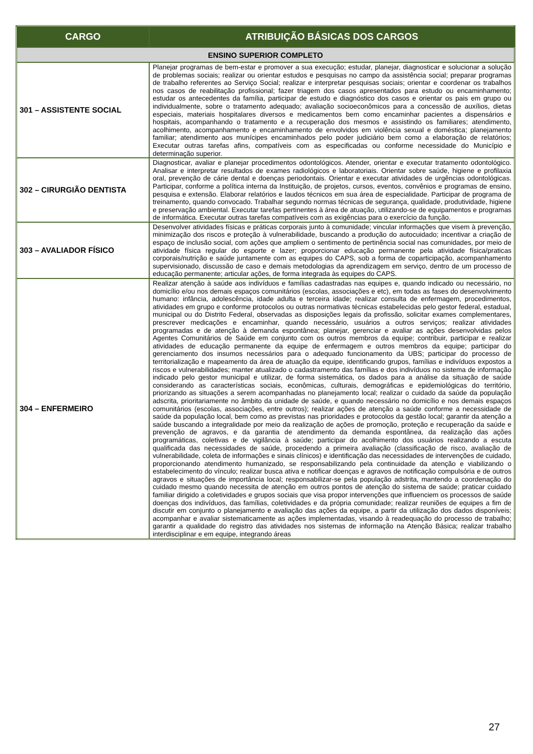| CARGO | ATRIBUIÇÃO BÁSICAS DOS CARGOS |
| --- | --- |
| ENSINO SUPERIOR COMPLETO | |
| 301 – ASSISTENTE SOCIAL | Planejar programas de bem-estar e promover a sua execução; estudar, planejar, diagnosticar e solucionar a solução de problemas sociais; realizar ou orientar estudos e pesquisas no campo da assistência social; preparar programas de trabalho referentes ao Serviço Social; realizar e interpretar pesquisas sociais; orientar e coordenar os trabalhos nos casos de reabilitação profissional; fazer triagem dos casos apresentados para estudo ou encaminhamento; estudar os antecedentes da família, participar de estudo e diagnóstico dos casos e orientar os pais em grupo ou individualmente, sobre o tratamento adequado; avaliação socioeconômicos para a concessão de auxílios, dietas especiais, materiais hospitalares diversos e medicamentos bem como encaminhar pacientes a dispensários e hospitais, acompanhando o tratamento e a recuperação dos mesmos e assistindo os familiares; atendimento, acolhimento, acompanhamento e encaminhamento de envolvidos em violência sexual e doméstica; planejamento familiar; atendimento aos munícipes encaminhados pelo poder judiciário bem como a elaboração de relatórios; Executar outras tarefas afins, compatíveis com as especificadas ou conforme necessidade do Município e determinação superior. |
| 302 – CIRURGIÃO DENTISTA | Diagnosticar, avaliar e planejar procedimentos odontológicos. Atender, orientar e executar tratamento odontológico. Analisar e interpretar resultados de exames radiológicos e laboratoriais. Orientar sobre saúde, higiene e profilaxia oral, prevenção de cárie dental e doenças periodontais. Orientar e executar atividades de urgências odontológicas. Participar, conforme a política interna da Instituição, de projetos, cursos, eventos, convênios e programas de ensino, pesquisa e extensão. Elaborar relatórios e laudos técnicos em sua área de especialidade. Participar de programa de treinamento, quando convocado. Trabalhar segundo normas técnicas de segurança, qualidade, produtividade, higiene e preservação ambiental. Executar tarefas pertinentes à área de atuação, utilizando-se de equipamentos e programas de informática. Executar outras tarefas compatíveis com as exigências para o exercício da função. |
| 303 – AVALIADOR FÍSICO | Desenvolver atividades físicas e práticas corporais junto à comunidade; vincular informações que visem à prevenção, minimização dos riscos e proteção à vulnerabilidade, buscando a produção do autocuidado; incentivar a criação de espaço de inclusão social, com ações que ampliem o sentimento de pertinência social nas comunidades, por meio de atividade física regular do esporte e lazer; proporcionar educação permanente pela atividade física/praticas corporais/nutrição e saúde juntamente com as equipes do CAPS, sob a forma de coparticipação, acompanhamento supervisionado, discussão de caso e demais metodologias da aprendizagem em serviço, dentro de um processo de educação permanente; articular ações, de forma integrada às equipes do CAPS. |
| 304 – ENFERMEIRO | Realizar atenção à saúde aos indivíduos e famílias cadastradas nas equipes e, quando indicado ou necessário, no domicílio e/ou nos demais espaços comunitários (escolas, associações e etc), em todas as fases do desenvolvimento humano: infância, adolescência, idade adulta e terceira idade; realizar consulta de enfermagem, procedimentos, atividades em grupo e conforme protocolos ou outras normativas técnicas estabelecidas pelo gestor federal, estadual, municipal ou do Distrito Federal, observadas as disposições legais da profissão, solicitar exames complementares, prescrever medicações e encaminhar, quando necessário, usuários a outros serviços; realizar atividades programadas e de atenção à demanda espontânea; planejar, gerenciar e avaliar as ações desenvolvidas pelos Agentes Comunitários de Saúde em conjunto com os outros membros da equipe; contribuir, participar e realizar atividades de educação permanente da equipe de enfermagem e outros membros da equipe; participar do gerenciamento dos insumos necessários para o adequado funcionamento da UBS; participar do processo de territorialização e mapeamento da área de atuação da equipe, identificando grupos, famílias e indivíduos expostos a riscos e vulnerabilidades; manter atualizado o cadastramento das famílias e dos indivíduos no sistema de informação indicado pelo gestor municipal e utilizar, de forma sistemática, os dados para a análise da situação de saúde considerando as características sociais, econômicas, culturais, demográficas e epidemiológicas do território, priorizando as situações a serem acompanhadas no planejamento local; realizar o cuidado da saúde da população adscrita, prioritariamente no âmbito da unidade de saúde, e quando necessário no domicílio e nos demais espaços comunitários (escolas, associações, entre outros); realizar ações de atenção a saúde conforme a necessidade de saúde da população local, bem como as previstas nas prioridades e protocolos da gestão local; garantir da atenção a saúde buscando a integralidade por meio da realização de ações de promoção, proteção e recuperação da saúde e prevenção de agravos, e da garantia de atendimento da demanda espontânea, da realização das ações programáticas, coletivas e de vigilância à saúde; participar do acolhimento dos usuários realizando a escuta qualificada das necessidades de saúde, procedendo a primeira avaliação (classificação de risco, avaliação de vulnerabilidade, coleta de informações e sinais clínicos) e identificação das necessidades de intervenções de cuidado, proporcionando atendimento humanizado, se responsabilizando pela continuidade da atenção e viabilizando o estabelecimento do vínculo; realizar busca ativa e notificar doenças e agravos de notificação compulsória e de outros agravos e situações de importância local; responsabilizar-se pela população adstrita, mantendo a coordenação do cuidado mesmo quando necessita de atenção em outros pontos de atenção do sistema de saúde; praticar cuidado familiar dirigido a coletividades e grupos sociais que visa propor intervenções que influenciem os processos de saúde doenças dos indivíduos, das famílias, coletividades e da própria comunidade; realizar reuniões de equipes a fim de discutir em conjunto o planejamento e avaliação das ações da equipe, a partir da utilização dos dados disponíveis; acompanhar e avaliar sistematicamente as ações implementadas, visando à readequação do processo de trabalho; garantir a qualidade do registro das atividades nos sistemas de informação na Atenção Básica; realizar trabalho interdisciplinar e em equipe, integrando áreas |
27